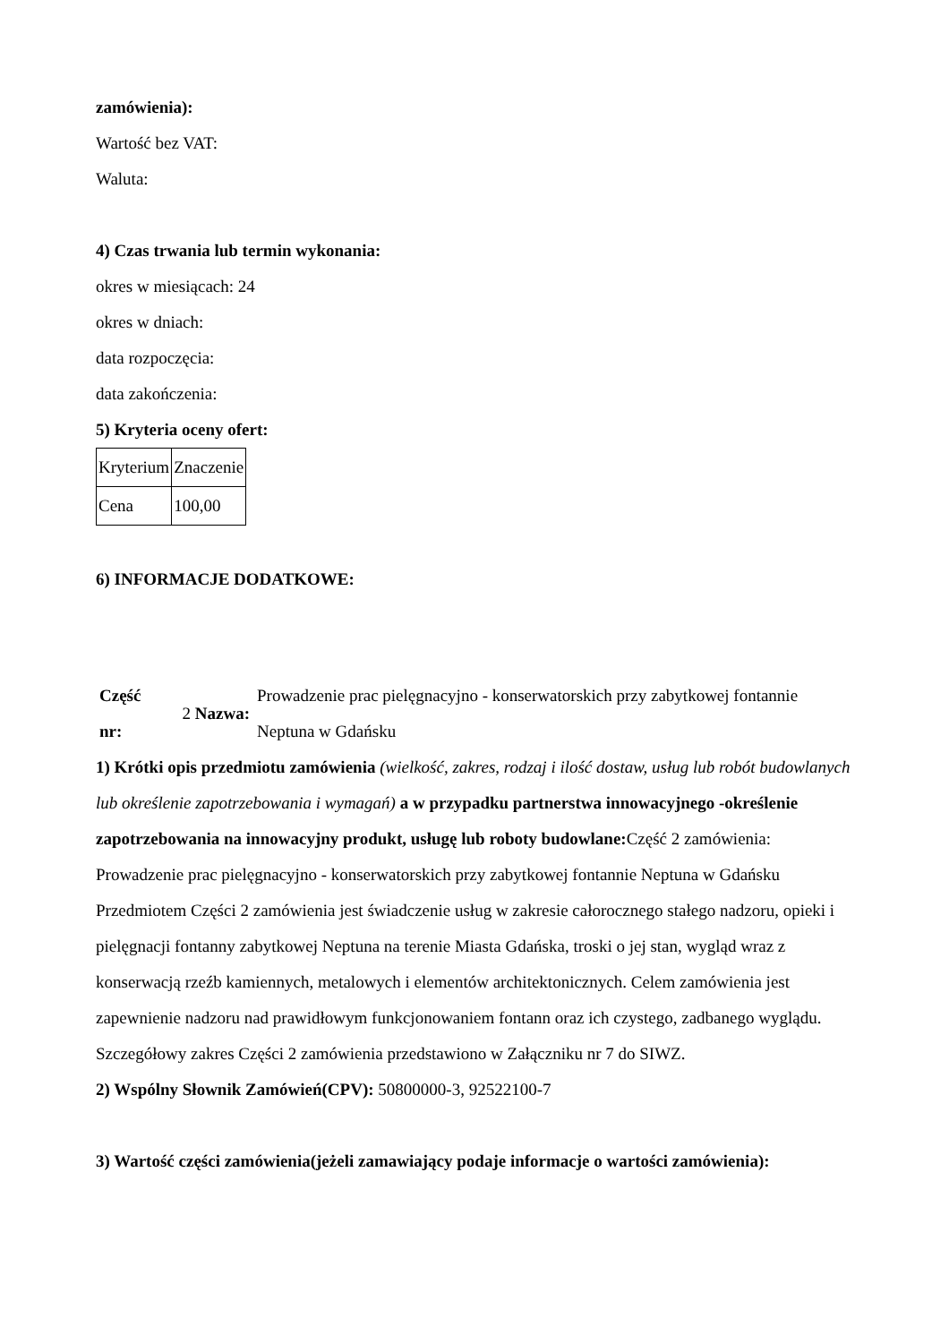zamówienia):
Wartość bez VAT:
Waluta:
4) Czas trwania lub termin wykonania:
okres w miesiącach: 24
okres w dniach:
data rozpoczęcia:
data zakończenia:
5) Kryteria oceny ofert:
| Kryterium | Znaczenie |
| Cena | 100,00 |
6) INFORMACJE DODATKOWE:
| Część nr: | 2 Nazwa: | Prowadzenie prac pielęgnacyjno - konserwatorskich przy zabytkowej fontannie Neptuna w Gdańsku |
1) Krótki opis przedmiotu zamówienia (wielkość, zakres, rodzaj i ilość dostaw, usług lub robót budowlanych lub określenie zapotrzebowania i wymagań) a w przypadku partnerstwa innowacyjnego -określenie zapotrzebowania na innowacyjny produkt, usługę lub roboty budowlane: Część 2 zamówienia: Prowadzenie prac pielęgnacyjno - konserwatorskich przy zabytkowej fontannie Neptuna w Gdańsku Przedmiotem Części 2 zamówienia jest świadczenie usług w zakresie całorocznego stałego nadzoru, opieki i pielęgnacji fontanny zabytkowej Neptuna na terenie Miasta Gdańska, troski o jej stan, wygląd wraz z konserwacją rzeźb kamiennych, metalowych i elementów architektonicznych. Celem zamówienia jest zapewnienie nadzoru nad prawidłowym funkcjonowaniem fontann oraz ich czystego, zadbanego wyglądu. Szczegółowy zakres Części 2 zamówienia przedstawiono w Załączniku nr 7 do SIWZ.
2) Wspólny Słownik Zamówień(CPV): 50800000-3, 92522100-7
3) Wartość części zamówienia(jeżeli zamawiający podaje informacje o wartości zamówienia):